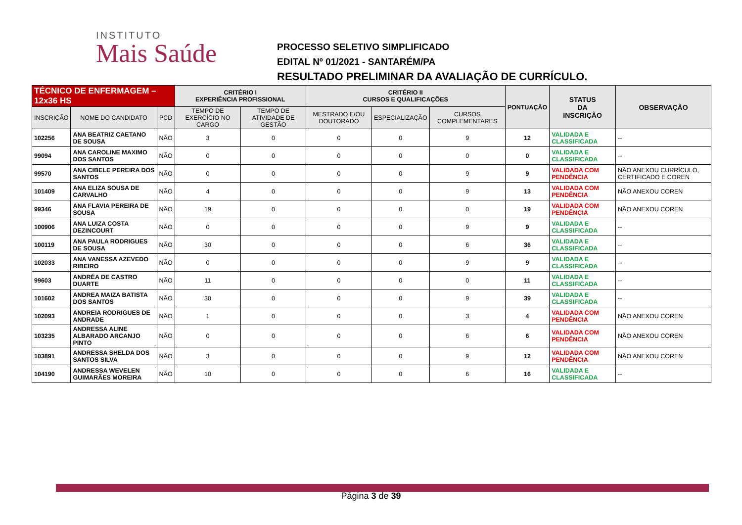INSTITUTO
Mais Saúde
PROCESSO SELETIVO SIMPLIFICADO
EDITAL Nº 01/2021 - SANTARÉM/PA
RESULTADO PRELIMINAR DA AVALIAÇÃO DE CURRÍCULO.
| TÉCNICO DE ENFERMAGEM – 12x36 HS | | | CRITÉRIO I EXPERIÊNCIA PROFISSIONAL | | CRITÉRIO II CURSOS E QUALIFICAÇÕES | | | PONTUAÇÃO | STATUS DA INSCRIÇÃO | OBSERVAÇÃO |
| --- | --- | --- | --- | --- | --- | --- | --- | --- | --- | --- |
| INSCRIÇÃO | NOME DO CANDIDATO | PCD | TEMPO DE EXERCÍCIO NO CARGO | TEMPO DE ATIVIDADE DE GESTÃO | MESTRADO E/OU DOUTORADO | ESPECIALIZAÇÃO | CURSOS COMPLEMENTARES | | | |
| 102256 | ANA BEATRIZ CAETANO DE SOUSA | NÃO | 3 | 0 | 0 | 0 | 9 | 12 | VALIDADA E CLASSIFICADA | -- |
| 99094 | ANA CAROLINE MAXIMO DOS SANTOS | NÃO | 0 | 0 | 0 | 0 | 0 | 0 | VALIDADA E CLASSIFICADA | -- |
| 99570 | ANA CIBELE PEREIRA DOS SANTOS | NÃO | 0 | 0 | 0 | 0 | 9 | 9 | VALIDADA COM PENDÊNCIA | NÃO ANEXOU CURRÍCULO, CERTIFICADO E COREN |
| 101409 | ANA ELIZA SOUSA DE CARVALHO | NÃO | 4 | 0 | 0 | 0 | 9 | 13 | VALIDADA COM PENDÊNCIA | NÃO ANEXOU COREN |
| 99346 | ANA FLAVIA PEREIRA DE SOUSA | NÃO | 19 | 0 | 0 | 0 | 0 | 19 | VALIDADA COM PENDÊNCIA | NÃO ANEXOU COREN |
| 100906 | ANA LUIZA COSTA DEZINCOURT | NÃO | 0 | 0 | 0 | 0 | 9 | 9 | VALIDADA E CLASSIFICADA | -- |
| 100119 | ANA PAULA RODRIGUES DE SOUSA | NÃO | 30 | 0 | 0 | 0 | 6 | 36 | VALIDADA E CLASSIFICADA | -- |
| 102033 | ANA VANESSA AZEVEDO RIBEIRO | NÃO | 0 | 0 | 0 | 0 | 9 | 9 | VALIDADA E CLASSIFICADA | -- |
| 99603 | ANDRÉA DE CASTRO DUARTE | NÃO | 11 | 0 | 0 | 0 | 0 | 11 | VALIDADA E CLASSIFICADA | -- |
| 101602 | ANDREA MAIZA BATISTA DOS SANTOS | NÃO | 30 | 0 | 0 | 0 | 9 | 39 | VALIDADA E CLASSIFICADA | -- |
| 102093 | ANDREIA RODRIGUES DE ANDRADE | NÃO | 1 | 0 | 0 | 0 | 3 | 4 | VALIDADA COM PENDÊNCIA | NÃO ANEXOU COREN |
| 103235 | ANDRESSA ALINE ALBARADO ARCANJO PINTO | NÃO | 0 | 0 | 0 | 0 | 6 | 6 | VALIDADA COM PENDÊNCIA | NÃO ANEXOU COREN |
| 103891 | ANDRESSA SHELDA DOS SANTOS SILVA | NÃO | 3 | 0 | 0 | 0 | 9 | 12 | VALIDADA COM PENDÊNCIA | NÃO ANEXOU COREN |
| 104190 | ANDRESSA WEVELEN GUIMARÃES MOREIRA | NÃO | 10 | 0 | 0 | 0 | 6 | 16 | VALIDADA E CLASSIFICADA | -- |
Página 3 de 39